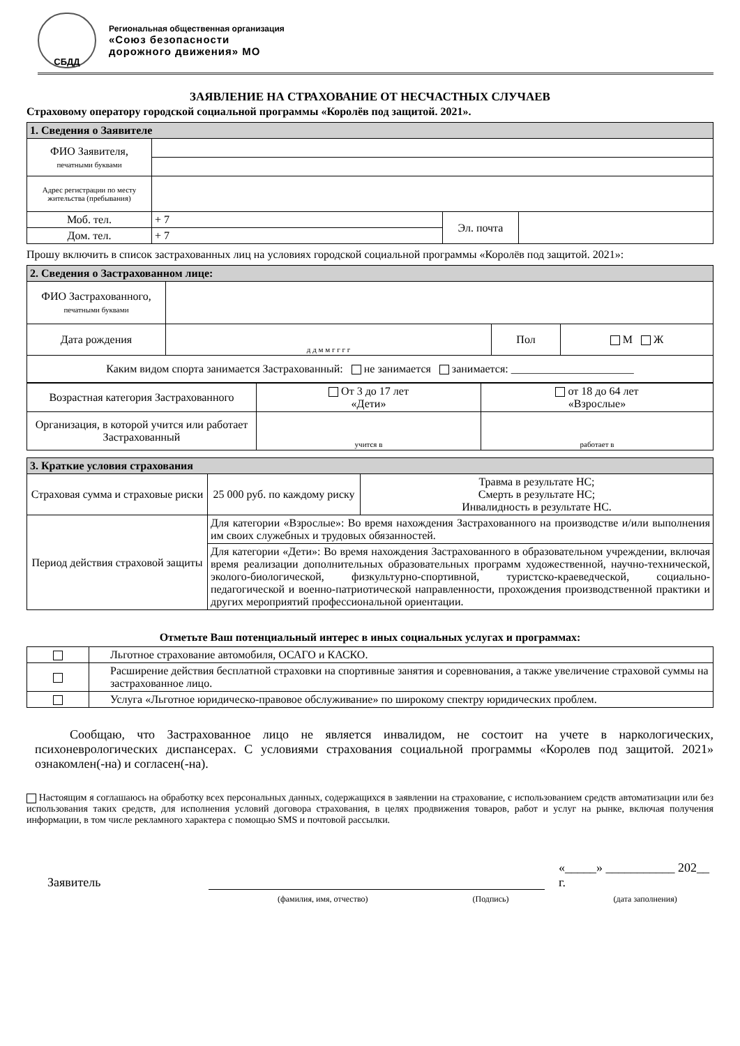СБДД
Региональная общественная организация
«Союз безопасности
дорожного движения» МО
ЗАЯВЛЕНИЕ НА СТРАХОВАНИЕ ОТ НЕСЧАСТНЫХ СЛУЧАЕВ
Страховому оператору городской социальной программы «Королёв под защитой. 2021».
| 1. Сведения о Заявителе | | | |
| ФИО Заявителя, печатными буквами | | | |
| Адрес регистрации по месту жительства (пребывания) | | | |
| Моб. тел. | + 7 | Эл. почта | |
| Дом. тел. | + 7 | | |
Прошу включить в список застрахованных лиц на условиях городской социальной программы «Королёв под защитой. 2021»:
| 2. Сведения о Застрахованном лице: | | | |
| ФИО Застрахованного, печатными буквами | | | |
| Дата рождения | д д м м г г г г | Пол | М Ж |
| Каким видом спорта занимается Застрахованный: не занимается занимается: ______________________ | | | |
| Возрастная категория Застрахованного | От 3 до 17 лет «Дети» | от 18 до 64 лет «Взрослые» |
| Организация, в которой учится или работает Застрахованный | учится в | работает в |
| 3. Краткие условия страхования | | |
| Страховая сумма и страховые риски | 25 000 руб. по каждому риску | Травма в результате НС; Смерть в результате НС; Инвалидность в результате НС. |
| Период действия страховой защиты | Для категории «Взрослые»: Во время нахождения Застрахованного на производстве и/или выполнения им своих служебных и трудовых обязанностей. | |
| | Для категории «Дети»: Во время нахождения Застрахованного в образовательном учреждении, включая время реализации дополнительных образовательных программ художественной, научно-технической, эколого-биологической, физкультурно-спортивной, туристско-краеведческой, социально-педагогической и военно-патриотической направленности, прохождения производственной практики и других мероприятий профессиональной ориентации. | |
Отметьте Ваш потенциальный интерес в иных социальных услугах и программах:
| | Льготное страхование автомобиля, ОСАГО и КАСКО. |
| | Расширение действия бесплатной страховки на спортивные занятия и соревнования, а также увеличение страховой суммы на застрахованное лицо. |
| | Услуга «Льготное юридическо-правовое обслуживание» по широкому спектру юридических проблем. |
Сообщаю, что Застрахованное лицо не является инвалидом, не состоит на учете в наркологических, психоневрологических диспансерах. С условиями страхования социальной программы «Королев под защитой. 2021» ознакомлен(-на) и согласен(-на).
Настоящим я соглашаюсь на обработку всех персональных данных, содержащихся в заявлении на страхование, с использованием средств автоматизации или без использования таких средств, для исполнения условий договора страхования, в целях продвижения товаров, работ и услуг на рынке, включая получения информации, в том числе рекламного характера с помощью SMS и почтовой рассылки.
Заявитель «_____» ___________ 202__ г.
(фамилия, имя, отчество) (Подпись) (дата заполнения)